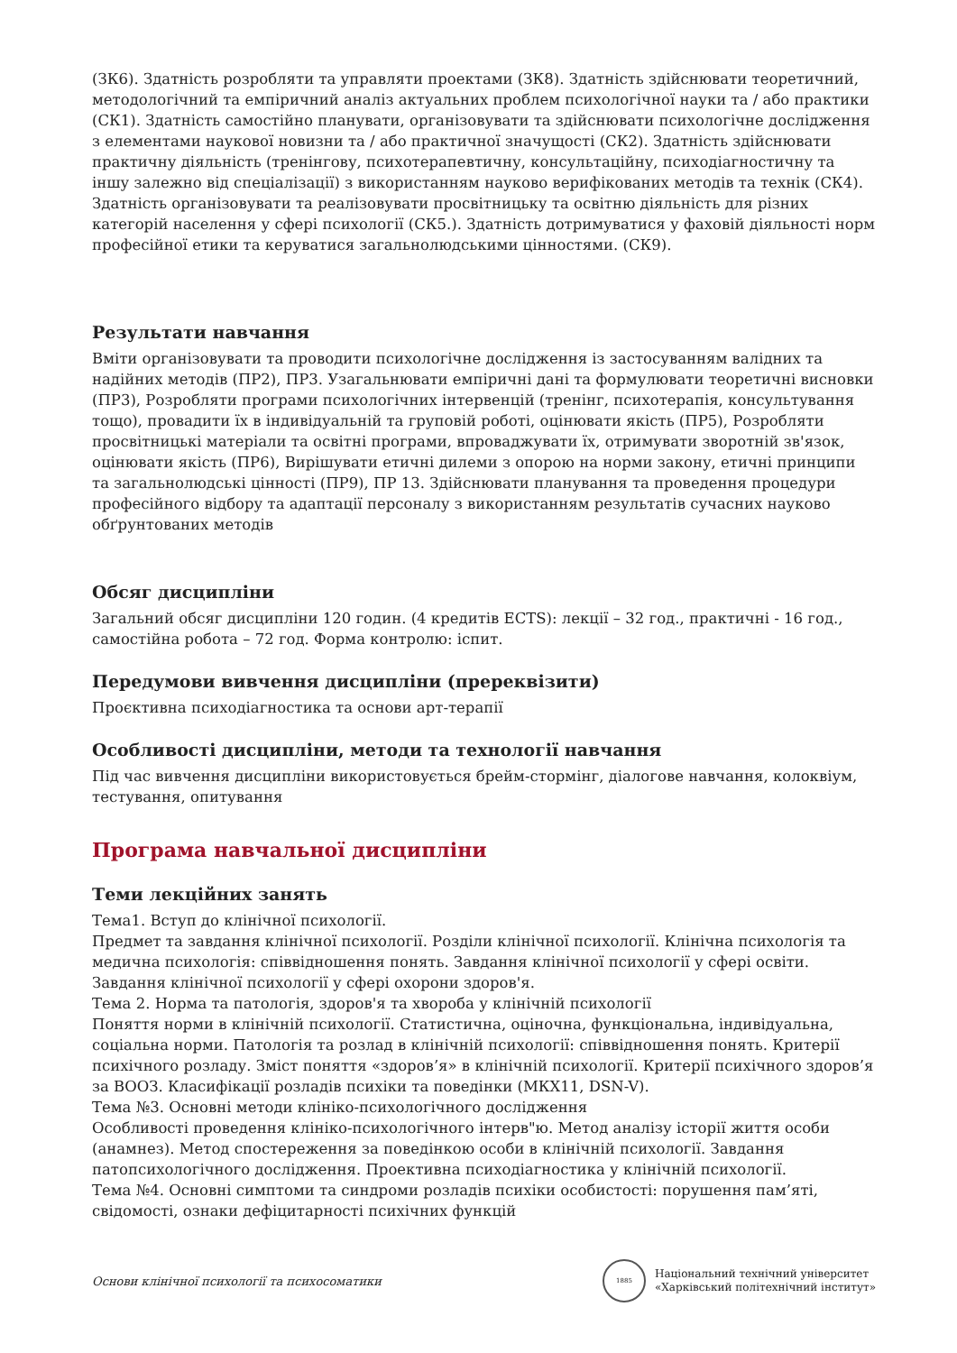(ЗК6). Здатність розробляти та управляти проектами (ЗК8). Здатність здійснювати теоретичний, методологічний та емпіричний аналіз актуальних проблем психологічної науки та / або практики (СК1). Здатність самостійно планувати, організовувати та здійснювати психологічне дослідження з елементами наукової новизни та / або практичної значущості (СК2). Здатність здійснювати практичну діяльність (тренінгову, психотерапевтичну, консультаційну, психодіагностичну та іншу залежно від спеціалізації) з використанням науково верифікованих методів та технік (СК4). Здатність організовувати та реалізовувати просвітницьку та освітню діяльність для різних категорій населення у сфері психології (СК5.). Здатність дотримуватися у фаховій діяльності норм професійної етики та керуватися загальнолюдськими цінностями. (СК9).
Результати навчання
Вміти організовувати та проводити психологічне дослідження із застосуванням валідних та надійних методів (ПР2), ПР3. Узагальнювати емпіричні дані та формулювати теоретичні висновки (ПР3), Розробляти програми психологічних інтервенцій (тренінг, психотерапія, консультування тощо), провадити їх в індивідуальній та груповій роботі, оцінювати якість (ПР5), Розробляти просвітницькі матеріали та освітні програми, впроваджувати їх, отримувати зворотній зв'язок, оцінювати якість (ПР6), Вирішувати етичні дилеми з опорою на норми закону, етичні принципи та загальнолюдські цінності (ПР9), ПР 13. Здійснювати планування та проведення процедури професійного відбору та адаптації персоналу з використанням результатів сучасних науково обґрунтованих методів
Обсяг дисципліни
Загальний обсяг дисципліни 120 годин. (4 кредитів ECTS): лекції – 32 год., практичні - 16 год., самостійна робота – 72 год. Форма контролю: іспит.
Передумови вивчення дисципліни (пререквізити)
Проєктивна психодіагностика та основи арт-терапії
Особливості дисципліни, методи та технології навчання
Під час вивчення дисципліни використовується брейм-стормінг, діалогове навчання, колоквіум, тестування, опитування
Програма навчальної дисципліни
Теми лекційних занять
Тема1. Вступ до клінічної психології.
Предмет та завдання клінічної психології. Розділи клінічної психології. Клінічна психологія та медична психологія: співвідношення понять. Завдання клінічної психології у сфері освіти. Завдання клінічної психології у сфері охорони здоров'я.
Тема 2. Норма та патологія, здоров'я та хвороба у клінічній психології
Поняття норми в клінічній психології. Статистична, оціночна, функціональна, індивідуальна, соціальна норми. Патологія та розлад в клінічній психології: співвідношення понять. Критерії психічного розладу. Зміст поняття «здоров’я» в клінічній психології. Критерії психічного здоров’я за ВООЗ. Класифікації розладів психіки та поведінки (МКХ11, DSN-V).
Тема №3. Основні методи клініко-психологічного дослідження
Особливості проведення клініко-психологічного інтерв"ю. Метод аналізу історії життя особи (анамнез). Метод спостереження за поведінкою особи в клінічній психології. Завдання патопсихологічного дослідження. Проективна психодіагностика у клінічній психології.
Тема №4. Основні симптоми та синдроми розладів психіки особистості: порушення пам’яті, свідомості, ознаки дефіцитарності психічних функцій
Основи клінічної психології та психосоматики
1885
Національний технічний університет
«Харківський політехнічний інститут»